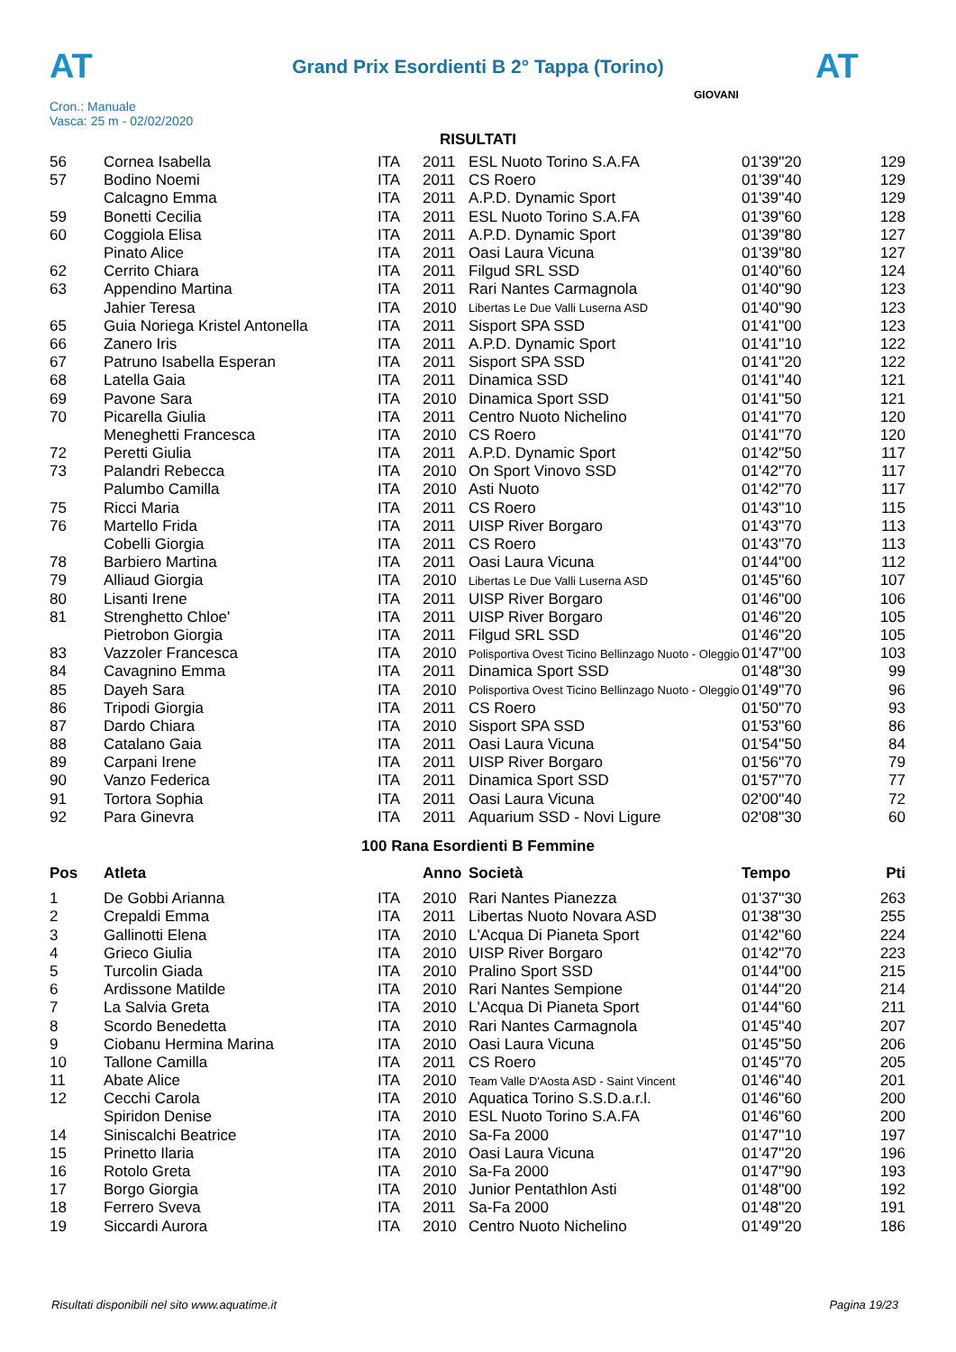AT AT
Grand Prix Esordienti B 2° Tappa (Torino)
Cron.: Manuale
Vasca: 25 m - 02/02/2020
GIOVANI
RISULTATI
| 56 | Cornea Isabella | ITA | 2011 | ESL Nuoto Torino S.A.FA | 01'39''20 | 129 |
| 57 | Bodino Noemi | ITA | 2011 | CS Roero | 01'39''40 | 129 |
| | Calcagno Emma | ITA | 2011 | A.P.D. Dynamic Sport | 01'39''40 | 129 |
| 59 | Bonetti Cecilia | ITA | 2011 | ESL Nuoto Torino S.A.FA | 01'39''60 | 128 |
| 60 | Coggiola Elisa | ITA | 2011 | A.P.D. Dynamic Sport | 01'39''80 | 127 |
| | Pinato Alice | ITA | 2011 | Oasi Laura Vicuna | 01'39''80 | 127 |
| 62 | Cerrito Chiara | ITA | 2011 | Filgud SRL SSD | 01'40''60 | 124 |
| 63 | Appendino Martina | ITA | 2011 | Rari Nantes Carmagnola | 01'40''90 | 123 |
| | Jahier Teresa | ITA | 2010 | Libertas Le Due Valli Luserna ASD | 01'40''90 | 123 |
| 65 | Guia Noriega Kristel Antonella | ITA | 2011 | Sisport SPA SSD | 01'41''00 | 123 |
| 66 | Zanero Iris | ITA | 2011 | A.P.D. Dynamic Sport | 01'41''10 | 122 |
| 67 | Patruno Isabella Esperan | ITA | 2011 | Sisport SPA SSD | 01'41''20 | 122 |
| 68 | Latella Gaia | ITA | 2011 | Dinamica SSD | 01'41''40 | 121 |
| 69 | Pavone Sara | ITA | 2010 | Dinamica Sport SSD | 01'41''50 | 121 |
| 70 | Picarella Giulia | ITA | 2011 | Centro Nuoto Nichelino | 01'41''70 | 120 |
| | Meneghetti Francesca | ITA | 2010 | CS Roero | 01'41''70 | 120 |
| 72 | Peretti Giulia | ITA | 2011 | A.P.D. Dynamic Sport | 01'42''50 | 117 |
| 73 | Palandri Rebecca | ITA | 2010 | On Sport Vinovo SSD | 01'42''70 | 117 |
| | Palumbo Camilla | ITA | 2010 | Asti Nuoto | 01'42''70 | 117 |
| 75 | Ricci Maria | ITA | 2011 | CS Roero | 01'43''10 | 115 |
| 76 | Martello Frida | ITA | 2011 | UISP River Borgaro | 01'43''70 | 113 |
| | Cobelli Giorgia | ITA | 2011 | CS Roero | 01'43''70 | 113 |
| 78 | Barbiero Martina | ITA | 2011 | Oasi Laura Vicuna | 01'44''00 | 112 |
| 79 | Alliaud Giorgia | ITA | 2010 | Libertas Le Due Valli Luserna ASD | 01'45''60 | 107 |
| 80 | Lisanti Irene | ITA | 2011 | UISP River Borgaro | 01'46''00 | 106 |
| 81 | Strenghetto Chloe' | ITA | 2011 | UISP River Borgaro | 01'46''20 | 105 |
| | Pietrobon Giorgia | ITA | 2011 | Filgud SRL SSD | 01'46''20 | 105 |
| 83 | Vazzoler Francesca | ITA | 2010 | Polisportiva Ovest Ticino Bellinzago Nuoto - Oleggio | 01'47''00 | 103 |
| 84 | Cavagnino Emma | ITA | 2011 | Dinamica Sport SSD | 01'48''30 | 99 |
| 85 | Dayeh Sara | ITA | 2010 | Polisportiva Ovest Ticino Bellinzago Nuoto - Oleggio | 01'49''70 | 96 |
| 86 | Tripodi Giorgia | ITA | 2011 | CS Roero | 01'50''70 | 93 |
| 87 | Dardo Chiara | ITA | 2010 | Sisport SPA SSD | 01'53''60 | 86 |
| 88 | Catalano Gaia | ITA | 2011 | Oasi Laura Vicuna | 01'54''50 | 84 |
| 89 | Carpani Irene | ITA | 2011 | UISP River Borgaro | 01'56''70 | 79 |
| 90 | Vanzo Federica | ITA | 2011 | Dinamica Sport SSD | 01'57''70 | 77 |
| 91 | Tortora Sophia | ITA | 2011 | Oasi Laura Vicuna | 02'00''40 | 72 |
| 92 | Para Ginevra | ITA | 2011 | Aquarium SSD - Novi Ligure | 02'08''30 | 60 |
100 Rana Esordienti B Femmine
| Pos | Atleta | | Anno | Società | Tempo | Pti |
| --- | --- | --- | --- | --- | --- | --- |
| 1 | De Gobbi Arianna | ITA | 2010 | Rari Nantes Pianezza | 01'37''30 | 263 |
| 2 | Crepaldi Emma | ITA | 2011 | Libertas Nuoto Novara ASD | 01'38''30 | 255 |
| 3 | Gallinotti Elena | ITA | 2010 | L'Acqua Di Pianeta Sport | 01'42''60 | 224 |
| 4 | Grieco Giulia | ITA | 2010 | UISP River Borgaro | 01'42''70 | 223 |
| 5 | Turcolin Giada | ITA | 2010 | Pralino Sport SSD | 01'44''00 | 215 |
| 6 | Ardissone Matilde | ITA | 2010 | Rari Nantes Sempione | 01'44''20 | 214 |
| 7 | La Salvia Greta | ITA | 2010 | L'Acqua Di Pianeta Sport | 01'44''60 | 211 |
| 8 | Scordo Benedetta | ITA | 2010 | Rari Nantes Carmagnola | 01'45''40 | 207 |
| 9 | Ciobanu Hermina Marina | ITA | 2010 | Oasi Laura Vicuna | 01'45''50 | 206 |
| 10 | Tallone Camilla | ITA | 2011 | CS Roero | 01'45''70 | 205 |
| 11 | Abate Alice | ITA | 2010 | Team Valle D'Aosta ASD - Saint Vincent | 01'46''40 | 201 |
| 12 | Cecchi Carola | ITA | 2010 | Aquatica Torino S.S.D.a.r.l. | 01'46''60 | 200 |
| | Spiridon Denise | ITA | 2010 | ESL Nuoto Torino S.A.FA | 01'46''60 | 200 |
| 14 | Siniscalchi Beatrice | ITA | 2010 | Sa-Fa 2000 | 01'47''10 | 197 |
| 15 | Prinetto Ilaria | ITA | 2010 | Oasi Laura Vicuna | 01'47''20 | 196 |
| 16 | Rotolo Greta | ITA | 2010 | Sa-Fa 2000 | 01'47''90 | 193 |
| 17 | Borgo Giorgia | ITA | 2010 | Junior Pentathlon Asti | 01'48''00 | 192 |
| 18 | Ferrero Sveva | ITA | 2011 | Sa-Fa 2000 | 01'48''20 | 191 |
| 19 | Siccardi Aurora | ITA | 2010 | Centro Nuoto Nichelino | 01'49''20 | 186 |
Risultati disponibili nel sito www.aquatime.it Pagina 19/23